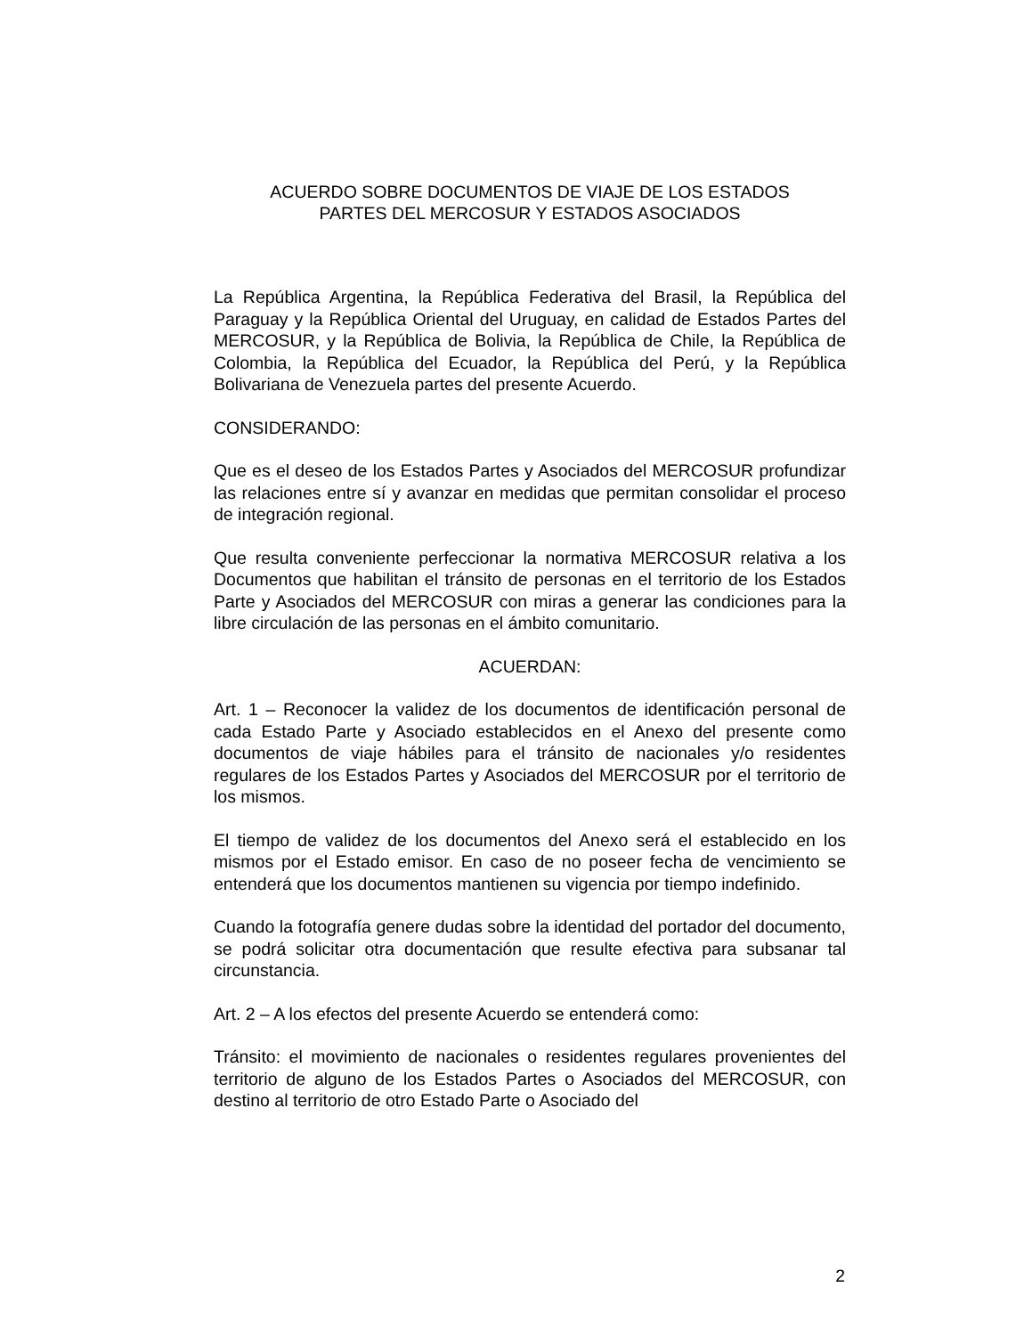ACUERDO SOBRE DOCUMENTOS DE VIAJE DE LOS ESTADOS
PARTES DEL MERCOSUR Y ESTADOS ASOCIADOS
La República Argentina, la República Federativa del Brasil, la República del Paraguay y la República Oriental del Uruguay, en calidad de Estados Partes del MERCOSUR, y la República de Bolivia, la República de Chile, la República de Colombia, la República del Ecuador, la República del Perú, y la República Bolivariana de Venezuela partes del presente Acuerdo.
CONSIDERANDO:
Que es el deseo de los Estados Partes y Asociados del MERCOSUR profundizar las relaciones entre sí y avanzar en medidas que permitan consolidar el proceso de integración regional.
Que resulta conveniente perfeccionar la normativa MERCOSUR relativa a los Documentos que habilitan el tránsito de personas en el territorio de los Estados Parte y Asociados del MERCOSUR con miras a generar las condiciones para la libre circulación de las personas en el ámbito comunitario.
ACUERDAN:
Art. 1 – Reconocer la validez de los documentos de identificación personal de cada Estado Parte y Asociado establecidos en el Anexo del presente como documentos de viaje hábiles para el tránsito de nacionales y/o residentes regulares de los Estados Partes y Asociados del MERCOSUR por el territorio de los mismos.
El tiempo de validez de los documentos del Anexo será el establecido en los mismos por el Estado emisor. En caso de no poseer fecha de vencimiento se entenderá que los documentos mantienen su vigencia por tiempo indefinido.
Cuando la fotografía genere dudas sobre la identidad del portador del documento, se podrá solicitar otra documentación que resulte efectiva para subsanar tal circunstancia.
Art. 2 – A los efectos del presente Acuerdo se entenderá como:
Tránsito: el movimiento de nacionales o residentes regulares provenientes del territorio de alguno de los Estados Partes o Asociados del MERCOSUR, con destino al territorio de otro Estado Parte o Asociado del
2